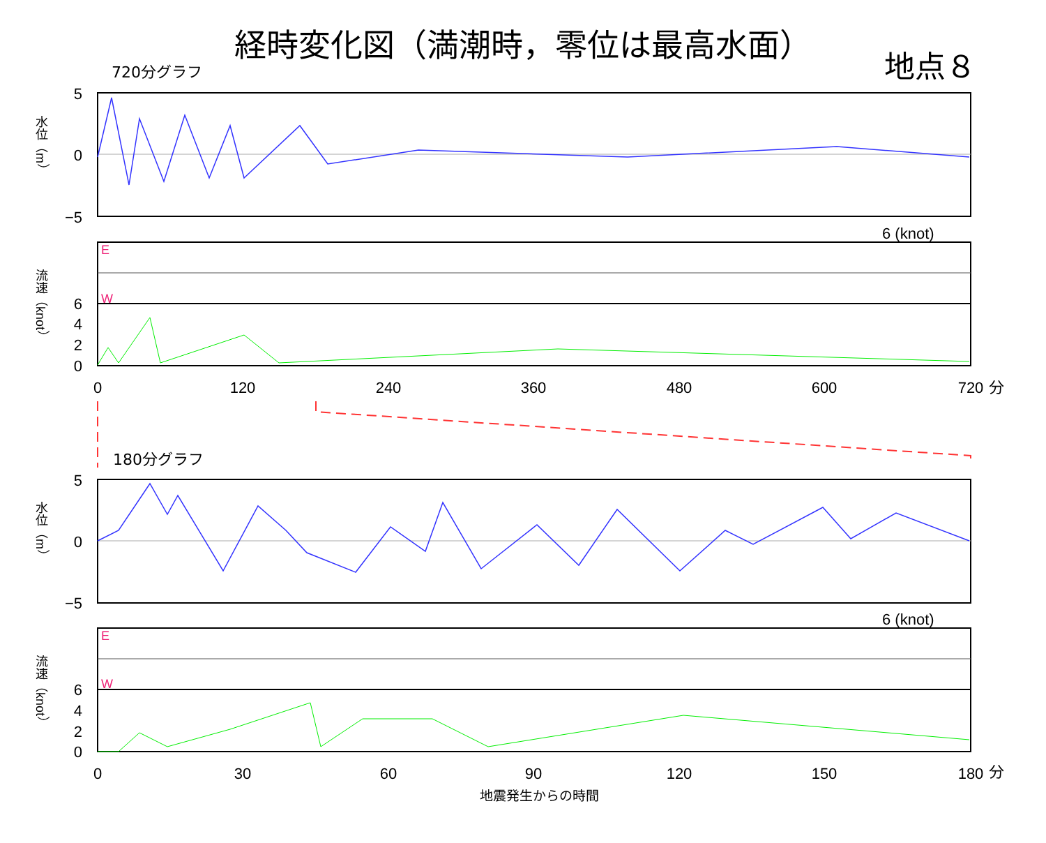経時変化図（満潮時，零位は最高水面）
地点８ 720分グラフ
180分グラフ
地震発生からの時間
5
0
−5
6
4
2
0
5
0
−5
6
4
2
0
0
120
240
360
480
600
720
0
30
60
90
120
150
180
分
分
6 (knot)
6 (knot)
E
W
E
W
水位（m）
流速（knot）
水位（m）
流速（knot）